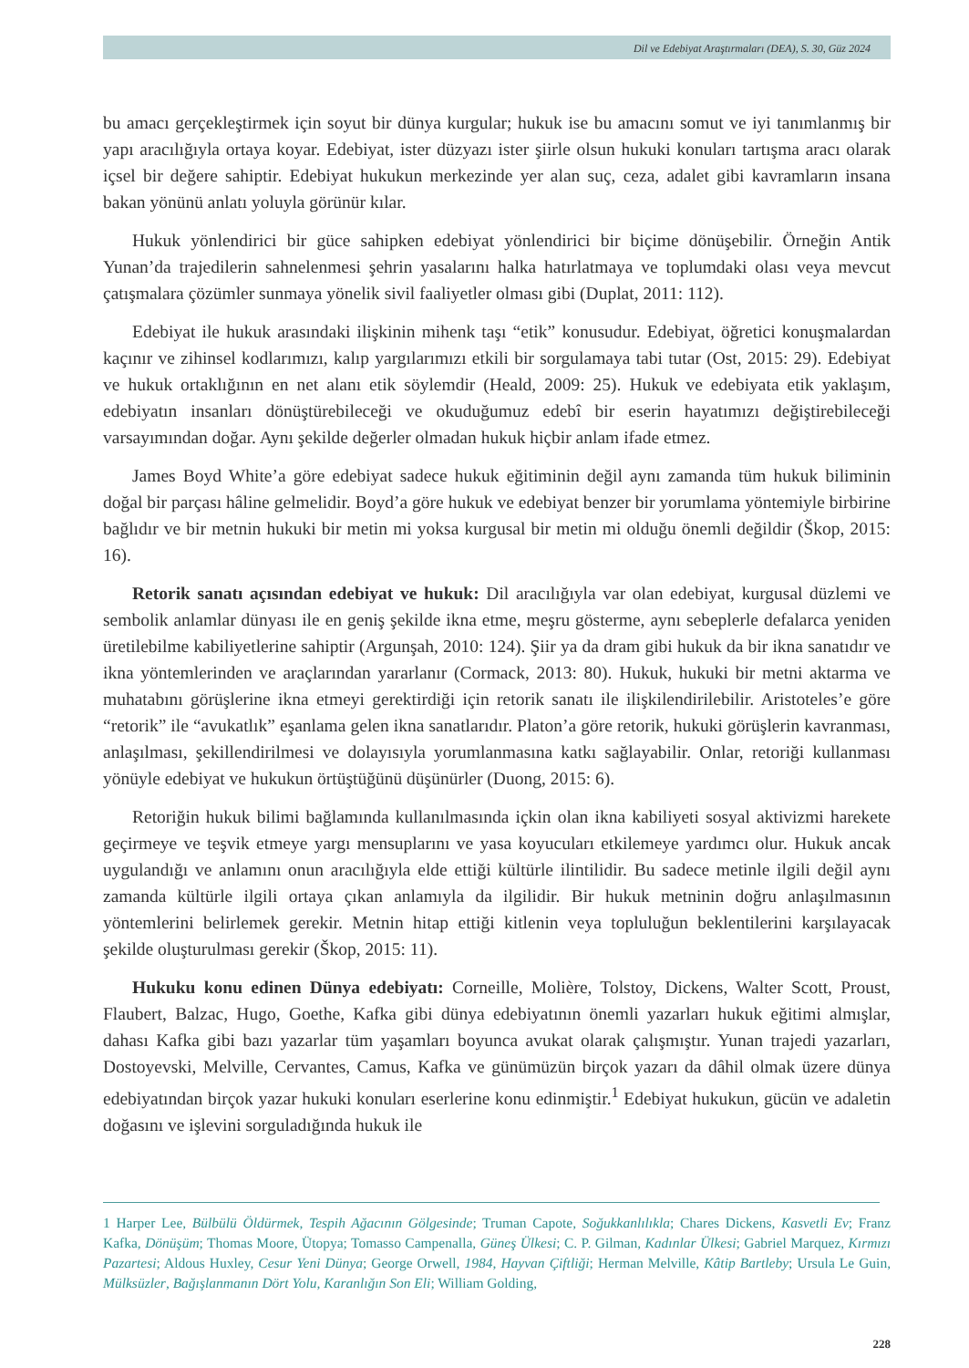Dil ve Edebiyat Araştırmaları (DEA), S. 30, Güz 2024
bu amacı gerçekleştirmek için soyut bir dünya kurgular; hukuk ise bu amacını somut ve iyi tanımlanmış bir yapı aracılığıyla ortaya koyar. Edebiyat, ister düzyazı ister şiirle olsun hukuki konuları tartışma aracı olarak içsel bir değere sahiptir. Edebiyat hukukun merkezinde yer alan suç, ceza, adalet gibi kavramların insana bakan yönünü anlatı yoluyla görünür kılar.
Hukuk yönlendirici bir güce sahipken edebiyat yönlendirici bir biçime dönüşebilir. Örneğin Antik Yunan’da trajedilerin sahnelenmesi şehrin yasalarını halka hatırlatmaya ve toplumdaki olası veya mevcut çatışmalara çözümler sunmaya yönelik sivil faaliyetler olması gibi (Duplat, 2011: 112).
Edebiyat ile hukuk arasındaki ilişkinin mihenk taşı “etik” konusudur. Edebiyat, öğretici konuşmalardan kaçınır ve zihinsel kodlarımızı, kalıp yargılarımızı etkili bir sorgulamaya tabi tutar (Ost, 2015: 29). Edebiyat ve hukuk ortaklığının en net alanı etik söylemdir (Heald, 2009: 25). Hukuk ve edebiyata etik yaklaşım, edebiyatın insanları dönüştürebileceği ve okuduğumuz edebî bir eserin hayatımızı değiştirebileceği varsayımından doğar. Aynı şekilde değerler olmadan hukuk hiçbir anlam ifade etmez.
James Boyd White’a göre edebiyat sadece hukuk eğitiminin değil aynı zamanda tüm hukuk biliminin doğal bir parçası hâline gelmelidir. Boyd’a göre hukuk ve edebiyat benzer bir yorumlama yöntemiyle birbirine bağlıdır ve bir metnin hukuki bir metin mi yoksa kurgusal bir metin mi olduğu önemli değildir (Škop, 2015: 16).
Retorik sanatı açısından edebiyat ve hukuk: Dil aracılığıyla var olan edebiyat, kurgusal düzlemi ve sembolik anlamlar dünyası ile en geniş şekilde ikna etme, meşru gösterme, aynı sebeplerle defalarca yeniden üretilebilme kabiliyetlerine sahiptir (Argunşah, 2010: 124). Şiir ya da dram gibi hukuk da bir ikna sanatıdır ve ikna yöntemlerinden ve araçlarından yararlanır (Cormack, 2013: 80). Hukuk, hukuki bir metni aktarma ve muhatabını görüşlerine ikna etmeyi gerektirdiği için retorik sanatı ile ilişkilendirilebilir. Aristoteles’e göre “retorik” ile “avukatlık” eşanlama gelen ikna sanatlarıdır. Platon’a göre retorik, hukuki görüşlerin kavranması, anlaşılması, şekillendirilmesi ve dolayısıyla yorumlanmasına katkı sağlayabilir. Onlar, retoriği kullanması yönüyle edebiyat ve hukukun örtüştüğünü düşünürler (Duong, 2015: 6).
Retoriğin hukuk bilimi bağlamında kullanılmasında içkin olan ikna kabiliyeti sosyal aktivizmi harekete geçirmeye ve teşvik etmeye yargı mensuplarını ve yasa koyucuları etkilemeye yardımcı olur. Hukuk ancak uygulandığı ve anlamını onun aracılığıyla elde ettiği kültürle ilintilidir. Bu sadece metinle ilgili değil aynı zamanda kültürle ilgili ortaya çıkan anlamıyla da ilgilidir. Bir hukuk metninin doğru anlaşılmasının yöntemlerini belirlemek gerekir. Metnin hitap ettiği kitlenin veya topluluğun beklentilerini karşılayacak şekilde oluşturulması gerekir (Škop, 2015: 11).
Hukuku konu edinen Dünya edebiyatı: Corneille, Molière, Tolstoy, Dickens, Walter Scott, Proust, Flaubert, Balzac, Hugo, Goethe, Kafka gibi dünya edebiyatının önemli yazarları hukuk eğitimi almışlar, dahası Kafka gibi bazı yazarlar tüm yaşamları boyunca avukat olarak çalışmıştır. Yunan trajedi yazarları, Dostoyevski, Melville, Cervantes, Camus, Kafka ve günümüzün birçok yazarı da dâhil olmak üzere dünya edebiyatından birçok yazar hukuki konuları eserlerine konu edinmiştir.<sup>1</sup> Edebiyat hukukun, gücün ve adaletin doğasını ve işlevini sorguladığında hukuk ile
1 Harper Lee, Bülbülü Öldürmek, Tespih Ağacının Gölgesinde; Truman Capote, Soğukkanlılıkla; Chares Dickens, Kasvetli Ev; Franz Kafka, Dönüşüm; Thomas Moore, Ütopya; Tomasso Campenalla, Güneş Ülkesi; C. P. Gilman, Kadınlar Ülkesi; Gabriel Marquez, Kırmızı Pazartesi; Aldous Huxley, Cesur Yeni Dünya; George Orwell, 1984, Hayvan Çiftliği; Herman Melville, Kâtip Bartleby; Ursula Le Guin, Mülksüzler, Bağışlanmanın Dört Yolu, Karanlığın Son Eli; William Golding,
228